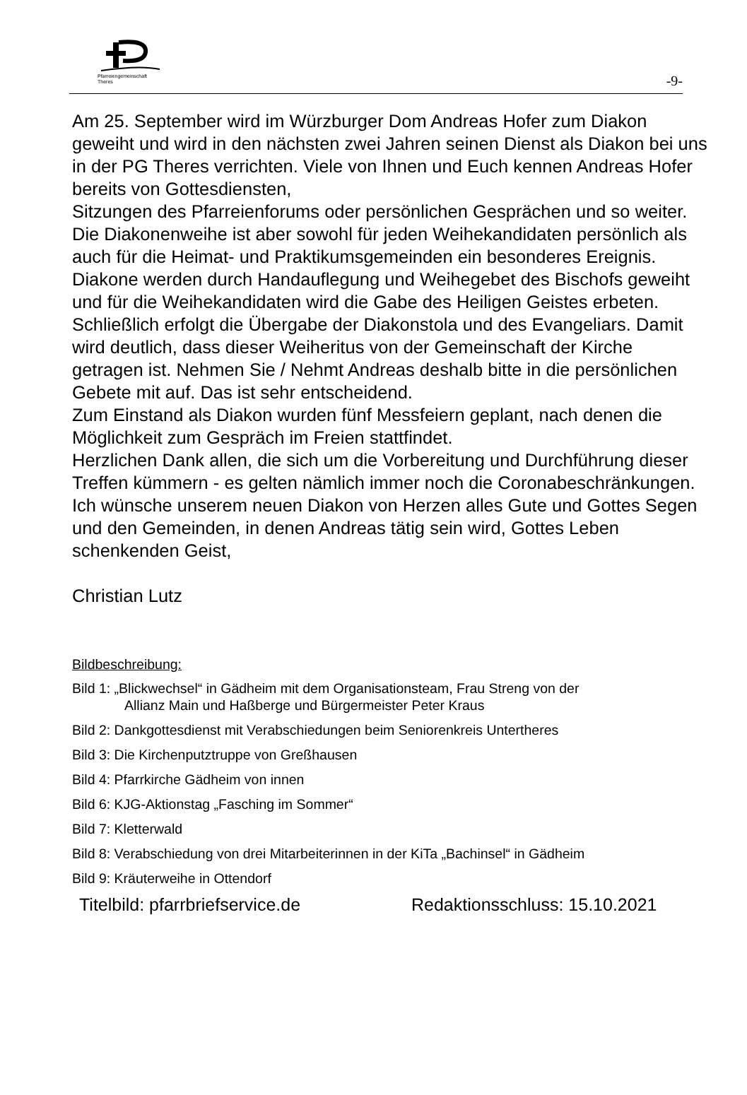Pfarreiengemeinschaft
Theres
-9-
Am 25. September wird im Würzburger Dom Andreas Hofer zum Diakon geweiht und wird in den nächsten zwei Jahren seinen Dienst als Diakon bei uns in der PG Theres verrichten. Viele von Ihnen und Euch kennen Andreas Hofer bereits von Gottesdiensten,
Sitzungen des Pfarreienforums oder persönlichen Gesprächen und so weiter.
Die Diakonenweihe ist aber sowohl für jeden Weihekandidaten persönlich als auch für die Heimat- und Praktikumsgemeinden ein besonderes Ereignis. Diakone werden durch Handauflegung und Weihegebet des Bischofs geweiht und für die Weihekandidaten wird die Gabe des Heiligen Geistes erbeten. Schließlich erfolgt die Übergabe der Diakonstola und des Evangeliars. Damit wird deutlich, dass dieser Weiheritus von der Gemeinschaft der Kirche getragen ist. Nehmen Sie / Nehmt Andreas deshalb bitte in die persönlichen Gebete mit auf. Das ist sehr entscheidend.
Zum Einstand als Diakon wurden fünf Messfeiern geplant, nach denen die Möglichkeit zum Gespräch im Freien stattfindet.
Herzlichen Dank allen, die sich um die Vorbereitung und Durchführung dieser Treffen kümmern - es gelten nämlich immer noch die Coronabeschränkungen.
Ich wünsche unserem neuen Diakon von Herzen alles Gute und Gottes Segen und den Gemeinden, in denen Andreas tätig sein wird, Gottes Leben schenkenden Geist,
Christian Lutz
Bildbeschreibung:
Bild 1: „Blickwechsel“ in Gädheim mit dem Organisationsteam, Frau Streng von der
Allianz Main und Haßberge und Bürgermeister Peter Kraus
Bild 2: Dankgottesdienst mit Verabschiedungen beim Seniorenkreis Untertheres
Bild 3: Die Kirchenputztruppe von Greßhausen
Bild 4: Pfarrkirche Gädheim von innen
Bild 6: KJG-Aktionstag „Fasching im Sommer“
Bild 7: Kletterwald
Bild 8: Verabschiedung von drei Mitarbeiterinnen in der KiTa „Bachinsel“ in Gädheim
Bild 9: Kräuterweihe in Ottendorf
Titelbild: pfarrbriefservice.de Redaktionsschluss: 15.10.2021